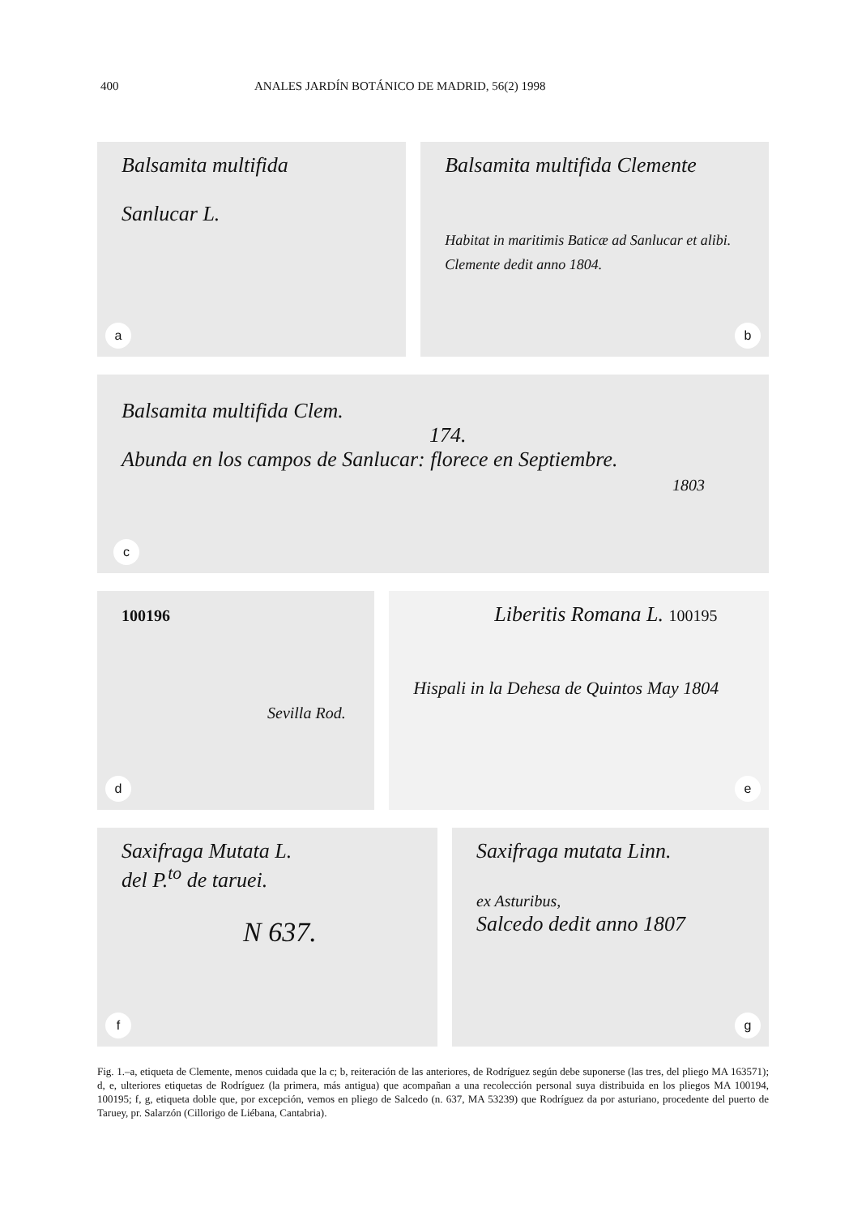400 ANALES JARDÍN BOTÁNICO DE MADRID, 56(2) 1998
Balsamita multifida
Sanlucar L.
a
Balsamita multifida Clemente
Habitat in maritimis Baticæ ad Sanlucar et alibi.
Clemente dedit anno 1804.
b
Balsamita multifida Clem.
174.
Abunda en los campos de Sanlucar: florece en Septiembre.
1803
c
100196
Sevilla Rod.
d
Liberitis Romana L. 100195
Hispali in la Dehesa de Quintos May 1804
e
Saxifraga Mutata L.
del P.<sup>to</sup> de taruei.
N 637.
f
Saxifraga mutata Linn.
ex Asturibus,
Salcedo dedit anno 1807
g
Fig. 1.–a, etiqueta de Clemente, menos cuidada que la c; b, reiteración de las anteriores, de Rodríguez según debe suponerse (las tres, del pliego MA 163571); d, e, ulteriores etiquetas de Rodríguez (la primera, más antigua) que acompañan a una recolección personal suya distribuida en los pliegos MA 100194, 100195; f, g, etiqueta doble que, por excepción, vemos en pliego de Salcedo (n. 637, MA 53239) que Rodríguez da por asturiano, procedente del puerto de Taruey, pr. Salarzón (Cillorigo de Liébana, Cantabria).